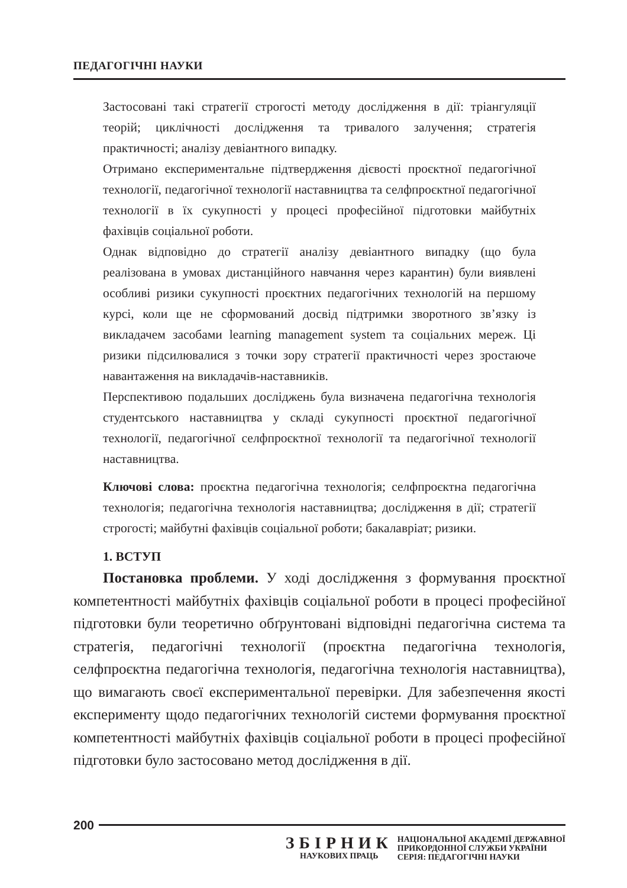ПЕДАГОГІЧНІ НАУКИ
Застосовані такі стратегії строгості методу дослідження в дії: тріангуляції теорій; циклічності дослідження та тривалого залучення; стратегія практичності; аналізу девіантного випадку.
Отримано експериментальне підтвердження дієвості проєктної педагогічної технології, педагогічної технології наставництва та селфпроєктної педагогічної технології в їх сукупності у процесі професійної підготовки майбутніх фахівців соціальної роботи.
Однак відповідно до стратегії аналізу девіантного випадку (що була реалізована в умовах дистанційного навчання через карантин) були виявлені особливі ризики сукупності проєктних педагогічних технологій на першому курсі, коли ще не сформований досвід підтримки зворотного зв’язку із викладачем засобами learning management system та соціальних мереж. Ці ризики підсилювалися з точки зору стратегії практичності через зростаюче навантаження на викладачів-наставників.
Перспективою подальших досліджень була визначена педагогічна технологія студентського наставництва у складі сукупності проєктної педагогічної технології, педагогічної селфпроєктної технології та педагогічної технології наставництва.
Ключові слова: проєктна педагогічна технологія; селфпроєктна педагогічна технологія; педагогічна технологія наставництва; дослідження в дії; стратегії строгості; майбутні фахівців соціальної роботи; бакалавріат; ризики.
1. ВСТУП
Постановка проблеми. У ході дослідження з формування проєктної компетентності майбутніх фахівців соціальної роботи в процесі професійної підготовки були теоретично обґрунтовані відповідні педагогічна система та стратегія, педагогічні технології (проєктна педагогічна технологія, селфпроєктна педагогічна технологія, педагогічна технологія наставництва), що вимагають своєї експериментальної перевірки. Для забезпечення якості експерименту щодо педагогічних технологій системи формування проєктної компетентності майбутніх фахівців соціальної роботи в процесі професійної підготовки було застосовано метод дослідження в дії.
200
ЗБІРНИК
НАУКОВИХ ПРАЦЬ
НАЦІОНАЛЬНОЇ АКАДЕМІЇ ДЕРЖАВНОЇ
ПРИКОРДОННОЇ СЛУЖБИ УКРАЇНИ
СЕРІЯ: ПЕДАГОГІЧНІ НАУКИ